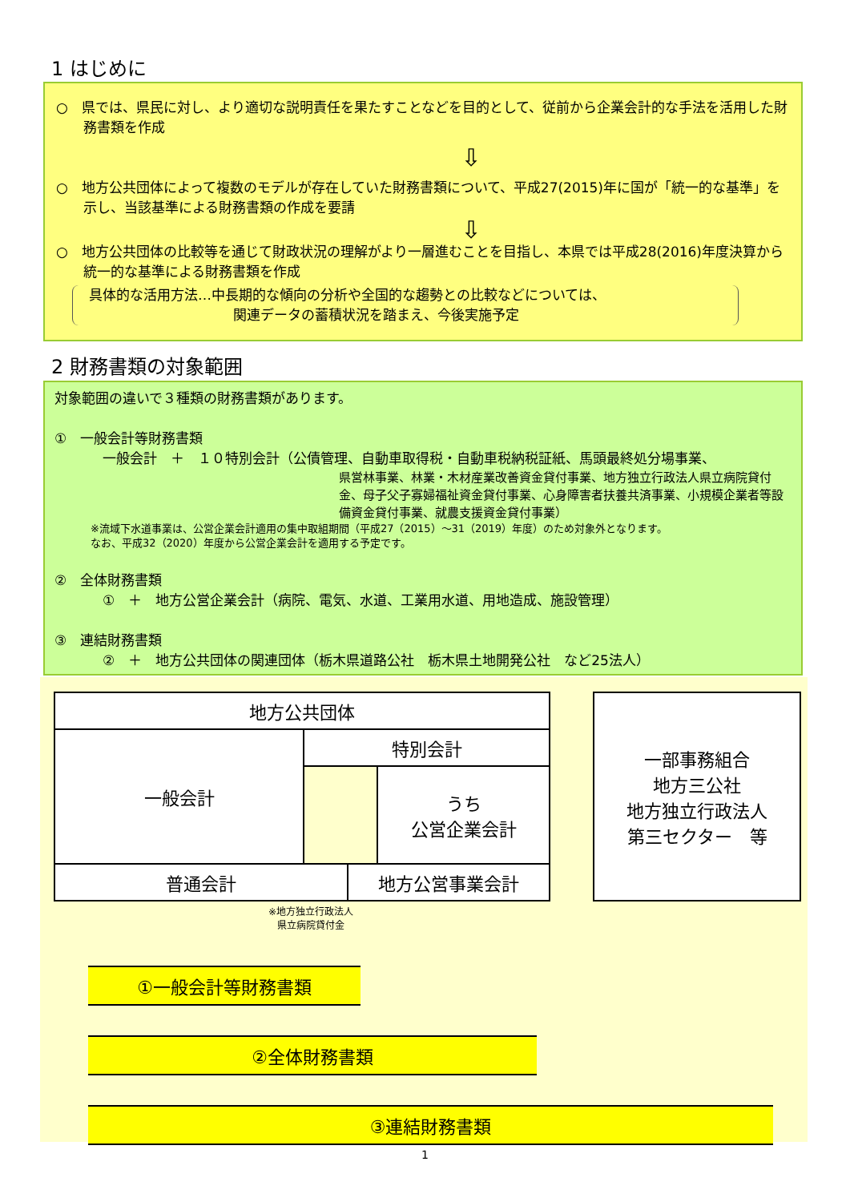1 はじめに
○　県では、県民に対し、より適切な説明責任を果たすことなどを目的として、従前から企業会計的な手法を活用した財務書類を作成
⇩
○　地方公共団体によって複数のモデルが存在していた財務書類について、平成27(2015)年に国が「統一的な基準」を示し、当該基準による財務書類の作成を要請
⇩
○　地方公共団体の比較等を通じて財政状況の理解がより一層進むことを目指し、本県では平成28(2016)年度決算から統一的な基準による財務書類を作成
具体的な活用方法…中長期的な傾向の分析や全国的な趨勢との比較などについては、
関連データの蓄積状況を踏まえ、今後実施予定
2 財務書類の対象範囲
対象範囲の違いで３種類の財務書類があります。
①　一般会計等財務書類
一般会計　＋　１０特別会計（公債管理、自動車取得税・自動車税納税証紙、馬頭最終処分場事業、
県営林事業、林業・木材産業改善資金貸付事業、地方独立行政法人県立病院貸付金、母子父子寡婦福祉資金貸付事業、心身障害者扶養共済事業、小規模企業者等設備資金貸付事業、就農支援資金貸付事業）
※流域下水道事業は、公営企業会計適用の集中取組期間（平成27（2015）～31（2019）年度）のため対象外となります。
なお、平成32（2020）年度から公営企業会計を適用する予定です。
②　全体財務書類
①　＋　地方公営企業会計（病院、電気、水道、工業用水道、用地造成、施設管理）
③　連結財務書類
②　＋　地方公共団体の関連団体（栃木県道路公社　栃木県土地開発公社　など25法人）
地方公共団体
一般会計 特別会計
うち
公営企業会計
普通会計 地方公営事業会計
一部事務組合
地方三公社
地方独立行政法人
第三セクター　等
※地方独立行政法人
県立病院貸付金
①一般会計等財務書類
②全体財務書類
③連結財務書類
1